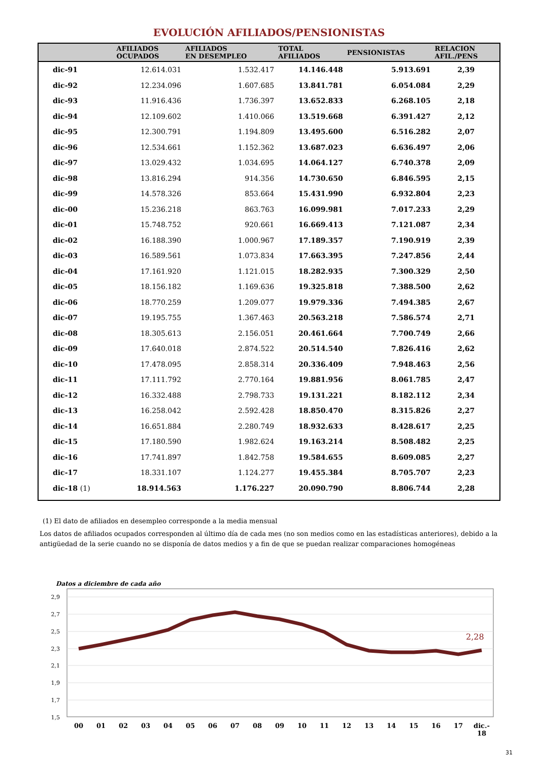EVOLUCIÓN AFILIADOS/PENSIONISTAS
| | AFILIADOS OCUPADOS | AFILIADOS EN DESEMPLEO | TOTAL AFILIADOS | PENSIONISTAS | RELACION AFIL./PENS |
| --- | --- | --- | --- | --- | --- |
| dic-91 | 12.614.031 | 1.532.417 | 14.146.448 | 5.913.691 | 2,39 |
| dic-92 | 12.234.096 | 1.607.685 | 13.841.781 | 6.054.084 | 2,29 |
| dic-93 | 11.916.436 | 1.736.397 | 13.652.833 | 6.268.105 | 2,18 |
| dic-94 | 12.109.602 | 1.410.066 | 13.519.668 | 6.391.427 | 2,12 |
| dic-95 | 12.300.791 | 1.194.809 | 13.495.600 | 6.516.282 | 2,07 |
| dic-96 | 12.534.661 | 1.152.362 | 13.687.023 | 6.636.497 | 2,06 |
| dic-97 | 13.029.432 | 1.034.695 | 14.064.127 | 6.740.378 | 2,09 |
| dic-98 | 13.816.294 | 914.356 | 14.730.650 | 6.846.595 | 2,15 |
| dic-99 | 14.578.326 | 853.664 | 15.431.990 | 6.932.804 | 2,23 |
| dic-00 | 15.236.218 | 863.763 | 16.099.981 | 7.017.233 | 2,29 |
| dic-01 | 15.748.752 | 920.661 | 16.669.413 | 7.121.087 | 2,34 |
| dic-02 | 16.188.390 | 1.000.967 | 17.189.357 | 7.190.919 | 2,39 |
| dic-03 | 16.589.561 | 1.073.834 | 17.663.395 | 7.247.856 | 2,44 |
| dic-04 | 17.161.920 | 1.121.015 | 18.282.935 | 7.300.329 | 2,50 |
| dic-05 | 18.156.182 | 1.169.636 | 19.325.818 | 7.388.500 | 2,62 |
| dic-06 | 18.770.259 | 1.209.077 | 19.979.336 | 7.494.385 | 2,67 |
| dic-07 | 19.195.755 | 1.367.463 | 20.563.218 | 7.586.574 | 2,71 |
| dic-08 | 18.305.613 | 2.156.051 | 20.461.664 | 7.700.749 | 2,66 |
| dic-09 | 17.640.018 | 2.874.522 | 20.514.540 | 7.826.416 | 2,62 |
| dic-10 | 17.478.095 | 2.858.314 | 20.336.409 | 7.948.463 | 2,56 |
| dic-11 | 17.111.792 | 2.770.164 | 19.881.956 | 8.061.785 | 2,47 |
| dic-12 | 16.332.488 | 2.798.733 | 19.131.221 | 8.182.112 | 2,34 |
| dic-13 | 16.258.042 | 2.592.428 | 18.850.470 | 8.315.826 | 2,27 |
| dic-14 | 16.651.884 | 2.280.749 | 18.932.633 | 8.428.617 | 2,25 |
| dic-15 | 17.180.590 | 1.982.624 | 19.163.214 | 8.508.482 | 2,25 |
| dic-16 | 17.741.897 | 1.842.758 | 19.584.655 | 8.609.085 | 2,27 |
| dic-17 | 18.331.107 | 1.124.277 | 19.455.384 | 8.705.707 | 2,23 |
| dic-18 (1) | 18.914.563 | 1.176.227 | 20.090.790 | 8.806.744 | 2,28 |
(1) El dato de afiliados en desempleo corresponde a la media mensual
Los datos de afiliados ocupados corresponden al último día de cada mes (no son medios como en las estadísticas anteriores), debido a la antigüedad de la serie cuando no se disponía de datos medios y a fin de que se puedan realizar comparaciones homogéneas
Datos a diciembre de cada año
2,9
2,7
2,5
2,3
2,1
1,9
1,7
1,5
2,28
00
01
02
03
04
05
06
07
08
09
10
11
12
13
14
15
16
17
dic.-
18
31